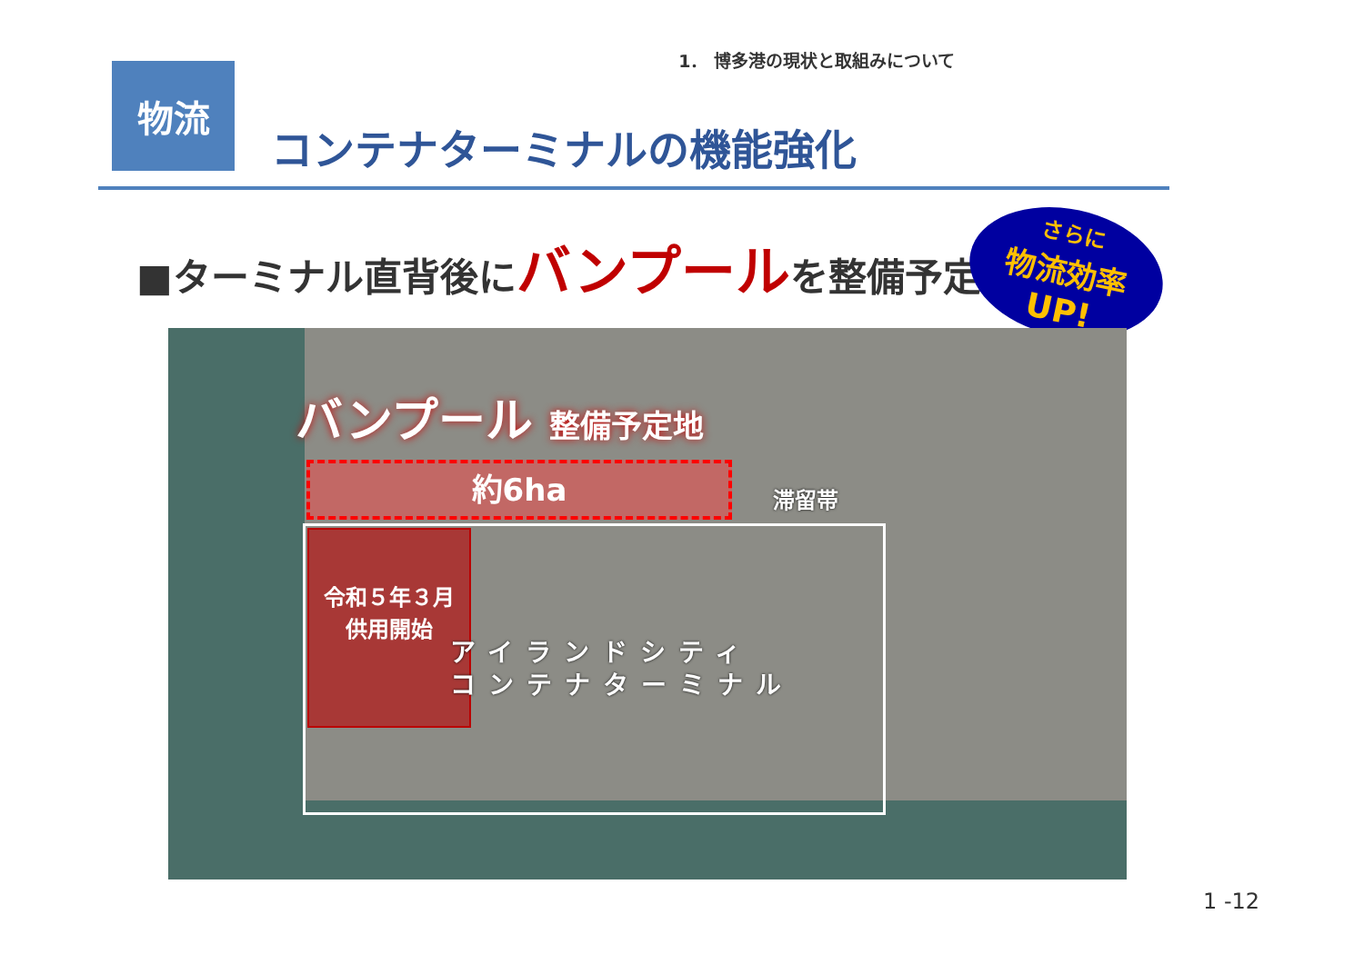1． 博多港の現状と取組みについて
物流
コンテナターミナルの機能強化
■ターミナル直背後にバンプールを整備予定
さらに
物流効率
UP!
バンプール 整備予定地
約6ha 滞留帯
令和５年３月
供用開始
アイランドシティ
コンテナターミナル
1 -12